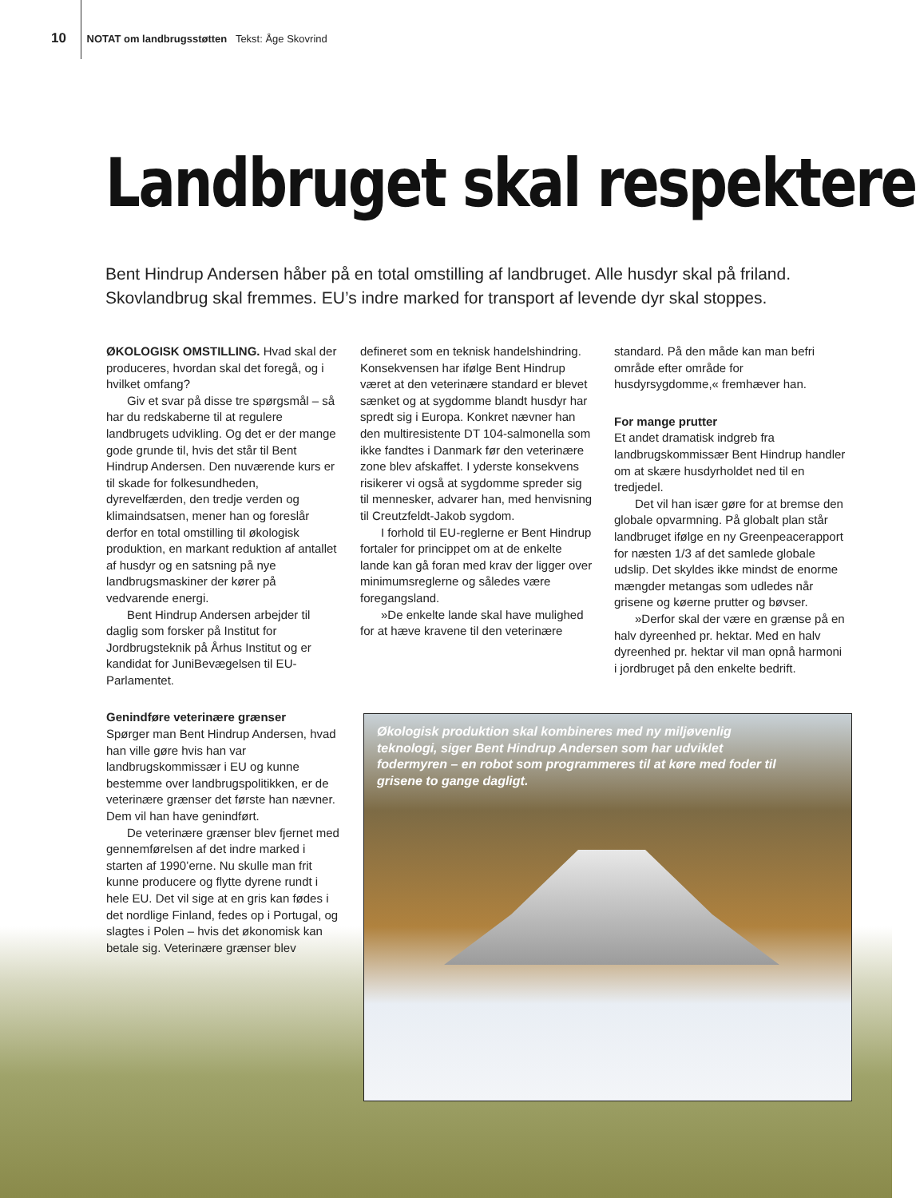10 NOTAT om landbrugsstøtten Tekst: Åge Skovrind
Landbruget skal respektere
Bent Hindrup Andersen håber på en total omstilling af landbruget. Alle husdyr skal på friland. Skovlandbrug skal fremmes. EU’s indre marked for transport af levende dyr skal stoppes.
ØKOLOGISK OMSTILLING. Hvad skal der produceres, hvordan skal det foregå, og i hvilket omfang?
Giv et svar på disse tre spørgsmål – så har du redskaberne til at regulere landbrugets udvikling. Og det er der mange gode grunde til, hvis det står til Bent Hindrup Andersen. Den nuværende kurs er til skade for folkesundheden, dyrevelfærden, den tredje verden og klimaindsatsen, mener han og foreslår derfor en total omstilling til økologisk produktion, en markant reduktion af antallet af husdyr og en satsning på nye landbrugsmaskiner der kører på vedvarende energi.
Bent Hindrup Andersen arbejder til daglig som forsker på Institut for Jordbrugsteknik på Århus Institut og er kandidat for JuniBevægelsen til EU-Parlamentet.
Genindføre veterinære grænser
Spørger man Bent Hindrup Andersen, hvad han ville gøre hvis han var landbrugskommissær i EU og kunne bestemme over landbrugspolitikken, er de veterinære grænser det første han nævner. Dem vil han have genindført.
De veterinære grænser blev fjernet med gennemførelsen af det indre marked i starten af 1990’erne. Nu skulle man frit kunne producere og flytte dyrene rundt i hele EU. Det vil sige at en gris kan fødes i det nordlige Finland, fedes op i Portugal, og slagtes i Polen – hvis det økonomisk kan betale sig. Veterinære grænser blev
defineret som en teknisk handelshindring. Konsekvensen har ifølge Bent Hindrup været at den veterinære standard er blevet sænket og at sygdomme blandt husdyr har spredt sig i Europa. Konkret nævner han den multiresistente DT 104-salmonella som ikke fandtes i Danmark før den veterinære zone blev afskaffet. I yderste konsekvens risikerer vi også at sygdomme spreder sig til mennesker, advarer han, med henvisning til Creutzfeldt-Jakob sygdom.
I forhold til EU-reglerne er Bent Hindrup fortaler for princippet om at de enkelte lande kan gå foran med krav der ligger over minimumsreglerne og således være foregangsland.
»De enkelte lande skal have mulighed for at hæve kravene til den veterinære
standard. På den måde kan man befri område efter område for husdyrsygdomme,« fremhæver han.
For mange prutter
Et andet dramatisk indgreb fra landbrugskommissær Bent Hindrup handler om at skære husdyrholdet ned til en tredjedel.
Det vil han især gøre for at bremse den globale opvarmning. På globalt plan står landbruget ifølge en ny Greenpeacerapport for næsten 1/3 af det samlede globale udslip. Det skyldes ikke mindst de enorme mængder metangas som udledes når grisene og køerne prutter og bøvser.
»Derfor skal der være en grænse på en halv dyreenhed pr. hektar. Med en halv dyreenhed pr. hektar vil man opnå harmoni i jordbruget på den enkelte bedrift.
Økologisk produktion skal kombineres med ny miljøvenlig teknologi, siger Bent Hindrup Andersen som har udviklet fodermyren – en robot som programmeres til at køre med foder til grisene to gange dagligt.